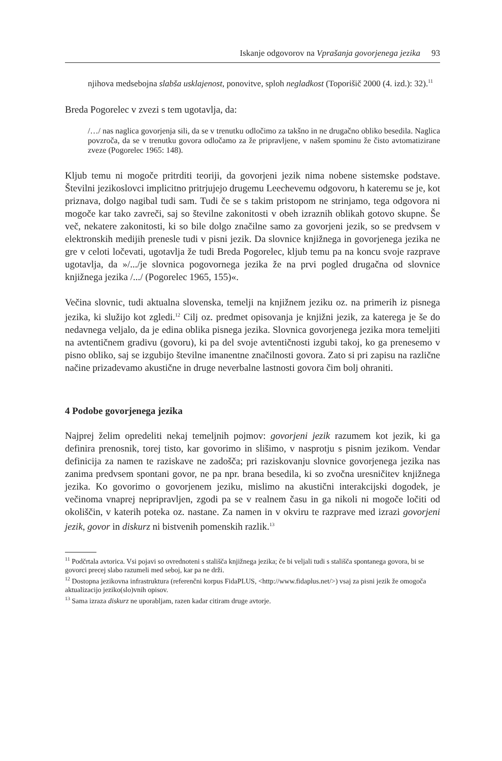Iskanje odgovorov na Vprašanja govorjenega jezika 93
njihova medsebojna slabša usklajenost, ponovitve, sploh negladkost (Toporišič 2000 (4. izd.): 32).<sup>11</sup>
Breda Pogorelec v zvezi s tem ugotavlja, da:
/…/ nas naglica govorjenja sili, da se v trenutku odločimo za takšno in ne drugačno obliko besedila. Naglica povzroča, da se v trenutku govora odločamo za že pripravljene, v našem spominu že čisto avtomatizirane zveze (Pogorelec 1965: 148).
Kljub temu ni mogoče pritrditi teoriji, da govorjeni jezik nima nobene sistemske podstave. Številni jezikoslovci implicitno pritrjujejo drugemu Leechevemu odgovoru, h kateremu se je, kot priznava, dolgo nagibal tudi sam. Tudi če se s takim pristopom ne strinjamo, tega odgovora ni mogoče kar tako zavreči, saj so številne zakonitosti v obeh izraznih oblikah gotovo skupne. Še več, nekatere zakonitosti, ki so bile dolgo značilne samo za govorjeni jezik, so se predvsem v elektronskih medijih prenesle tudi v pisni jezik. Da slovnice knjižnega in govorjenega jezika ne gre v celoti ločevati, ugotavlja že tudi Breda Pogorelec, kljub temu pa na koncu svoje razprave ugotavlja, da »/.../je slovnica pogovornega jezika že na prvi pogled drugačna od slovnice knjižnega jezika /.../ (Pogorelec 1965, 155)«.
Večina slovnic, tudi aktualna slovenska, temelji na knjižnem jeziku oz. na primerih iz pisnega jezika, ki služijo kot zgledi.<sup>12</sup> Cilj oz. predmet opisovanja je knjižni jezik, za katerega je še do nedavnega veljalo, da je edina oblika pisnega jezika. Slovnica govorjenega jezika mora temeljiti na avtentičnem gradivu (govoru), ki pa del svoje avtentičnosti izgubi takoj, ko ga prenesemo v pisno obliko, saj se izgubijo številne imanentne značilnosti govora. Zato si pri zapisu na različne načine prizadevamo akustične in druge neverbalne lastnosti govora čim bolj ohraniti.
4 Podobe govorjenega jezika
Najprej želim opredeliti nekaj temeljnih pojmov: govorjeni jezik razumem kot jezik, ki ga definira prenosnik, torej tisto, kar govorimo in slišimo, v nasprotju s pisnim jezikom. Vendar definicija za namen te raziskave ne zadošča; pri raziskovanju slovnice govorjenega jezika nas zanima predvsem spontani govor, ne pa npr. brana besedila, ki so zvočna uresničitev knjižnega jezika. Ko govorimo o govorjenem jeziku, mislimo na akustični interakcijski dogodek, je večinoma vnaprej nepripravljen, zgodi pa se v realnem času in ga nikoli ni mogoče ločiti od okoliščin, v katerih poteka oz. nastane. Za namen in v okviru te razprave med izrazi govorjeni jezik, govor in diskurz ni bistvenih pomenskih razlik.<sup>13</sup>
<sup>11</sup> Podčrtala avtorica. Vsi pojavi so ovrednoteni s stališča knjižnega jezika; če bi veljali tudi s stališča spontanega govora, bi se govorci precej slabo razumeli med seboj, kar pa ne drži.
<sup>12</sup> Dostopna jezikovna infrastruktura (referenčni korpus FidaPLUS, <http://www.fidaplus.net/>) vsaj za pisni jezik že omogoča aktualizacijo jeziko(slo)vnih opisov.
<sup>13</sup> Sama izraza diskurz ne uporabljam, razen kadar citiram druge avtorje.